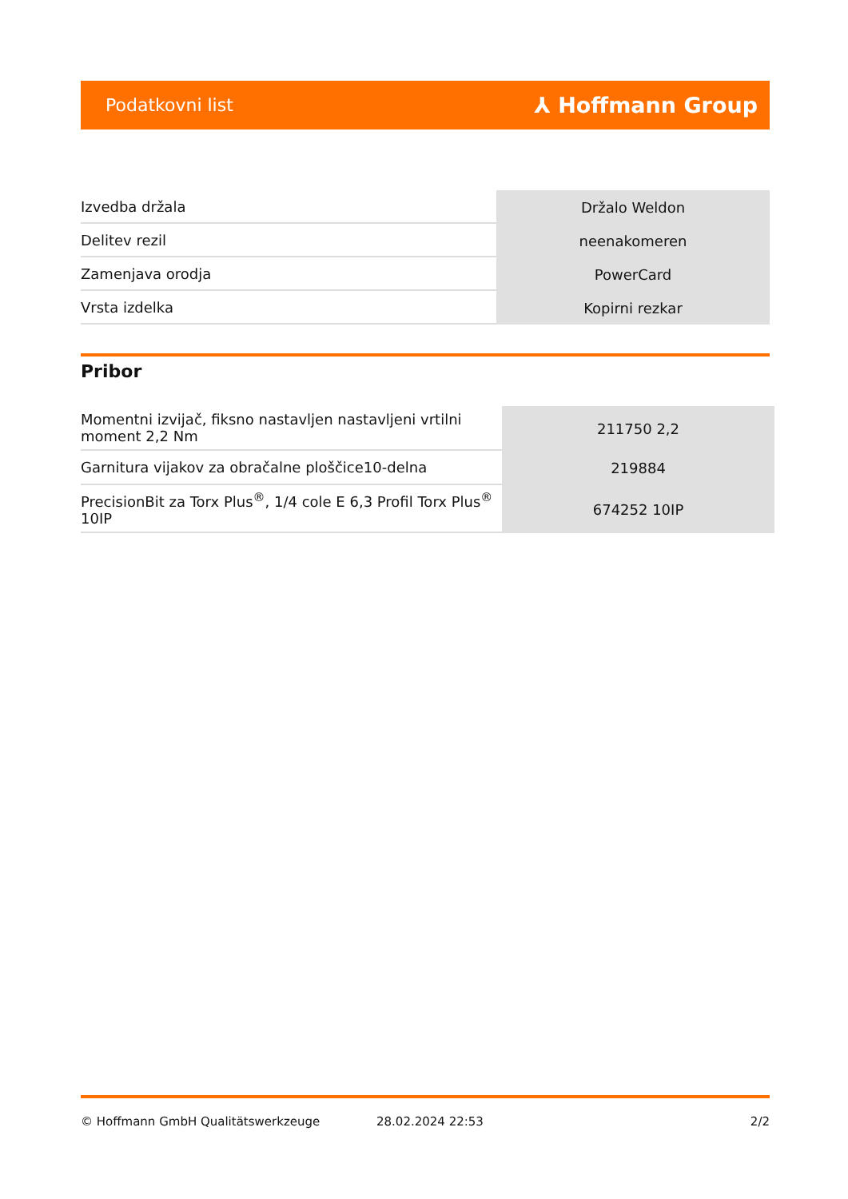Podatkovni list ⅄ Hoffmann Group
| Izvedba držala | Držalo Weldon |
| Delitev rezil | neenakomeren |
| Zamenjava orodja | PowerCard |
| Vrsta izdelka | Kopirni rezkar |
Pribor
| Momentni izvijač, fiksno nastavljen nastavljeni vrtilni moment 2,2 Nm | 211750 2,2 |
| Garnitura vijakov za obračalne ploščice10-delna | 219884 |
| PrecisionBit za Torx Plus<sup>®</sup>, 1/4 cole E 6,3 Profil Torx Plus<sup>®</sup> 10IP | 674252 10IP |
© Hoffmann GmbH Qualitätswerkzeuge 28.02.2024 22:53 2/2